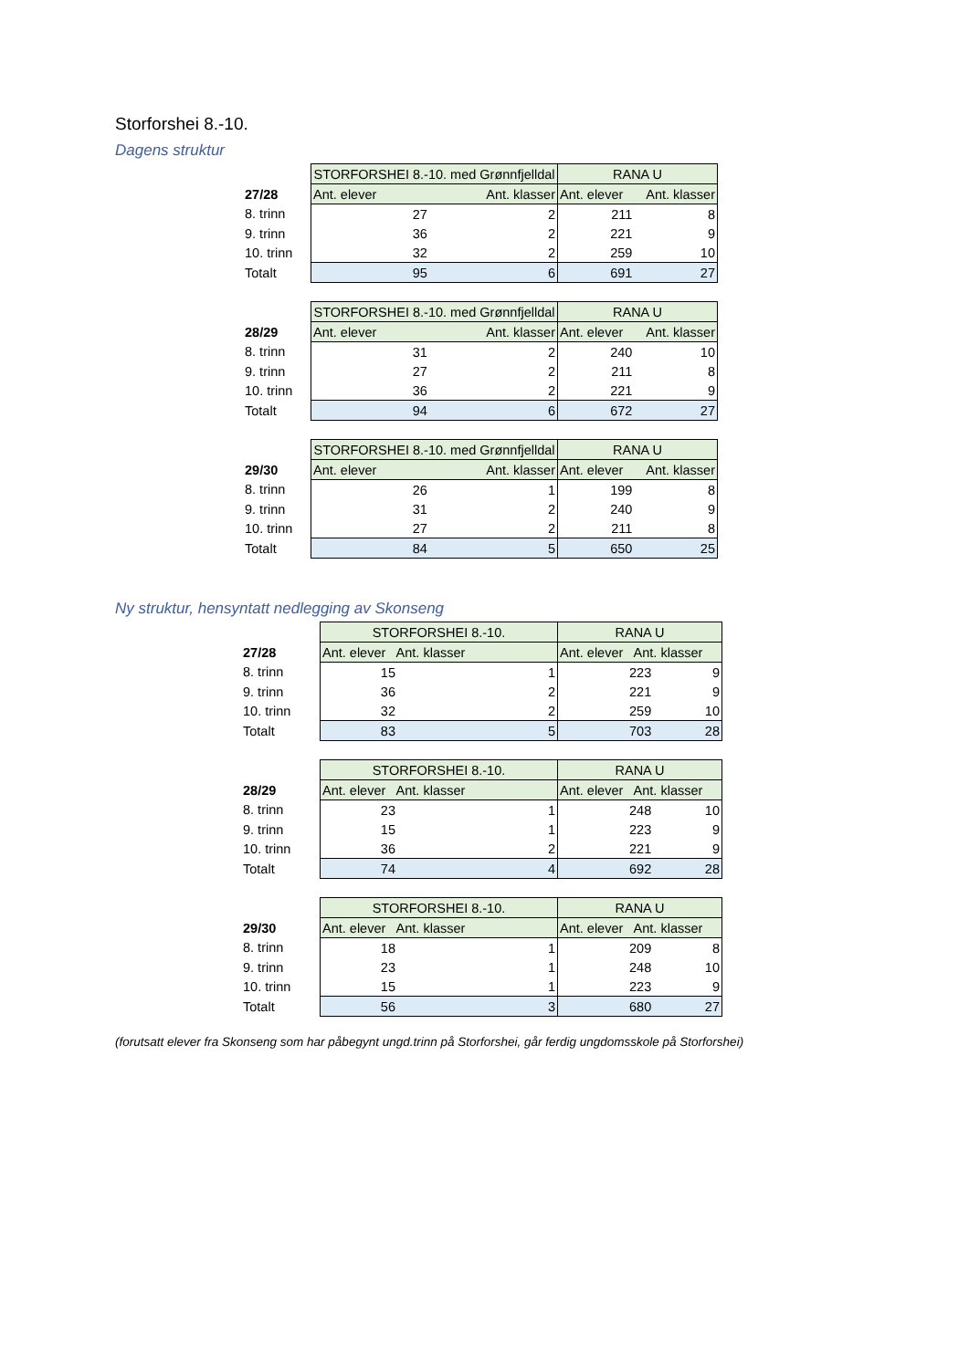Storforshei 8.-10.
Dagens struktur
| | STORFORSHEI 8.-10. med Grønnfjelldal | | RANA U | |
| --- | --- | --- | --- | --- |
| 27/28 | Ant. elever | Ant. klasser | Ant. elever | Ant. klasser |
| 8. trinn | 27 | 2 | 211 | 8 |
| 9. trinn | 36 | 2 | 221 | 9 |
| 10. trinn | 32 | 2 | 259 | 10 |
| Totalt | 95 | 6 | 691 | 27 |
| | STORFORSHEI 8.-10. med Grønnfjelldal | | RANA U | |
| --- | --- | --- | --- | --- |
| 28/29 | Ant. elever | Ant. klasser | Ant. elever | Ant. klasser |
| 8. trinn | 31 | 2 | 240 | 10 |
| 9. trinn | 27 | 2 | 211 | 8 |
| 10. trinn | 36 | 2 | 221 | 9 |
| Totalt | 94 | 6 | 672 | 27 |
| | STORFORSHEI 8.-10. med Grønnfjelldal | | RANA U | |
| --- | --- | --- | --- | --- |
| 29/30 | Ant. elever | Ant. klasser | Ant. elever | Ant. klasser |
| 8. trinn | 26 | 1 | 199 | 8 |
| 9. trinn | 31 | 2 | 240 | 9 |
| 10. trinn | 27 | 2 | 211 | 8 |
| Totalt | 84 | 5 | 650 | 25 |
Ny struktur, hensyntatt nedlegging av Skonseng
| | STORFORSHEI 8.-10. | | RANA U | |
| --- | --- | --- | --- | --- |
| 27/28 | Ant. elever Ant. klasser | | Ant. elever Ant. klasser | |
| 8. trinn | 15 | 1 | 223 | 9 |
| 9. trinn | 36 | 2 | 221 | 9 |
| 10. trinn | 32 | 2 | 259 | 10 |
| Totalt | 83 | 5 | 703 | 28 |
| | STORFORSHEI 8.-10. | | RANA U | |
| --- | --- | --- | --- | --- |
| 28/29 | Ant. elever Ant. klasser | | Ant. elever Ant. klasser | |
| 8. trinn | 23 | 1 | 248 | 10 |
| 9. trinn | 15 | 1 | 223 | 9 |
| 10. trinn | 36 | 2 | 221 | 9 |
| Totalt | 74 | 4 | 692 | 28 |
| | STORFORSHEI 8.-10. | | RANA U | |
| --- | --- | --- | --- | --- |
| 29/30 | Ant. elever Ant. klasser | | Ant. elever Ant. klasser | |
| 8. trinn | 18 | 1 | 209 | 8 |
| 9. trinn | 23 | 1 | 248 | 10 |
| 10. trinn | 15 | 1 | 223 | 9 |
| Totalt | 56 | 3 | 680 | 27 |
(forutsatt elever fra Skonseng som har påbegynt ungd.trinn på Storforshei, går ferdig ungdomsskole på Storforshei)